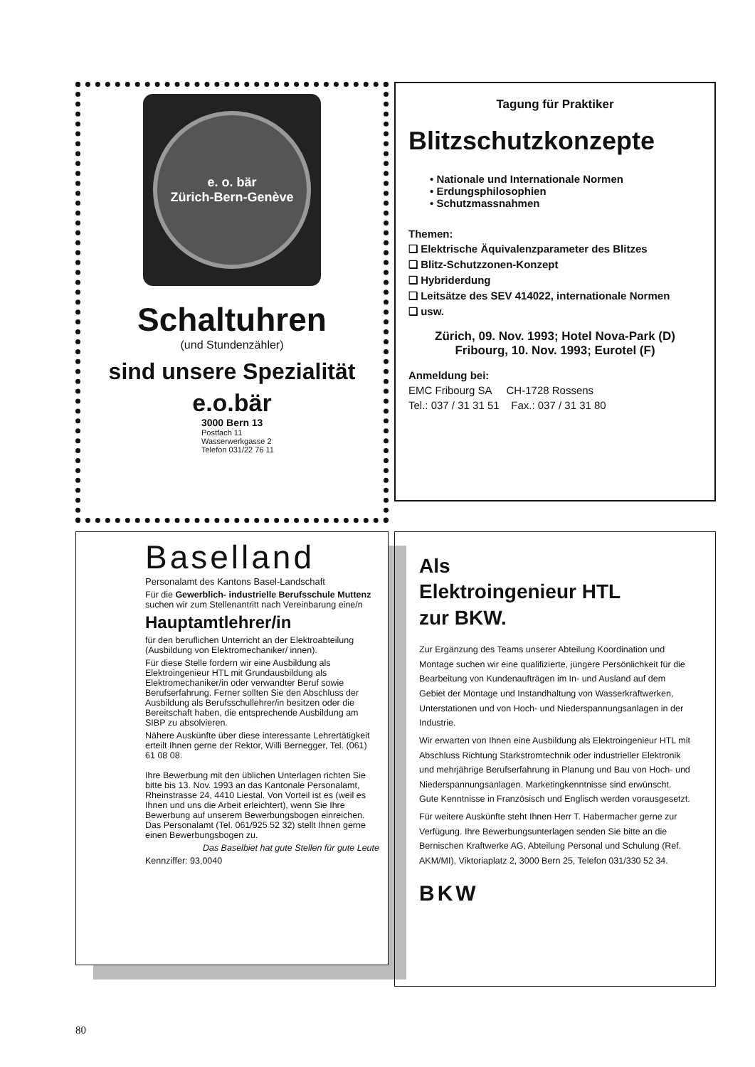e. o. bär
Zürich-Bern-Genève
Schaltuhren
(und Stundenzähler)
sind unsere Spezialität
e.o.bär
3000 Bern 13
Postfach 11
Wasserwerkgasse 2
Telefon 031/22 76 11
Tagung für Praktiker
Blitzschutzkonzepte
• Nationale und Internationale Normen
• Erdungsphilosophien
• Schutzmassnahmen
Themen:
❑ Elektrische Äquivalenzparameter des Blitzes
❑ Blitz-Schutzzonen-Konzept
❑ Hybriderdung
❑ Leitsätze des SEV 414022, internationale Normen
❑ usw.
Zürich, 09. Nov. 1993; Hotel Nova-Park (D)
Fribourg, 10. Nov. 1993; Eurotel (F)
Anmeldung bei:
EMC Fribourg SA CH-1728 Rossens
Tel.: 037 / 31 31 51 Fax.: 037 / 31 31 80
Baselland
Personalamt des Kantons Basel-Landschaft
Für die Gewerblich- industrielle Berufsschule Muttenz suchen wir zum Stellenantritt nach Vereinbarung eine/n
Hauptamtlehrer/in
für den beruflichen Unterricht an der Elektroabteilung (Ausbildung von Elektromechaniker/ innen).
Für diese Stelle fordern wir eine Ausbildung als Elektroingenieur HTL mit Grundausbildung als Elektromechaniker/in oder verwandter Beruf sowie Berufserfahrung. Ferner sollten Sie den Abschluss der Ausbildung als Berufsschullehrer/in besitzen oder die Bereitschaft haben, die entsprechende Ausbildung am SIBP zu absolvieren.
Nähere Auskünfte über diese interessante Lehrertätigkeit erteilt Ihnen gerne der Rektor, Willi Bernegger, Tel. (061) 61 08 08.
Ihre Bewerbung mit den üblichen Unterlagen richten Sie bitte bis 13. Nov. 1993 an das Kantonale Personalamt, Rheinstrasse 24, 4410 Liestal. Von Vorteil ist es (weil es Ihnen und uns die Arbeit erleichtert), wenn Sie Ihre Bewerbung auf unserem Bewerbungsbogen einreichen. Das Personalamt (Tel. 061/925 52 32) stellt Ihnen gerne einen Bewerbungsbogen zu.
Das Baselbiet hat gute Stellen für gute Leute
Kennziffer: 93,0040
Als
Elektroingenieur HTL
zur BKW.
Zur Ergänzung des Teams unserer Abteilung Koordination und Montage suchen wir eine qualifizierte, jüngere Persönlichkeit für die Bearbeitung von Kundenaufträgen im In- und Ausland auf dem Gebiet der Montage und Instandhaltung von Wasserkraftwerken, Unterstationen und von Hoch- und Niederspannungsanlagen in der Industrie.
Wir erwarten von Ihnen eine Ausbildung als Elektroingenieur HTL mit Abschluss Richtung Starkstromtechnik oder industrieller Elektronik und mehrjährige Berufserfahrung in Planung und Bau von Hoch- und Niederspannungsanlagen. Marketingkenntnisse sind erwünscht. Gute Kenntnisse in Französisch und Englisch werden vorausgesetzt.
Für weitere Auskünfte steht Ihnen Herr T. Habermacher gerne zur Verfügung. Ihre Bewerbungsunterlagen senden Sie bitte an die Bernischen Kraftwerke AG, Abteilung Personal und Schulung (Ref. AKM/MI), Viktoriaplatz 2, 3000 Bern 25, Telefon 031/330 52 34.
BKW
80